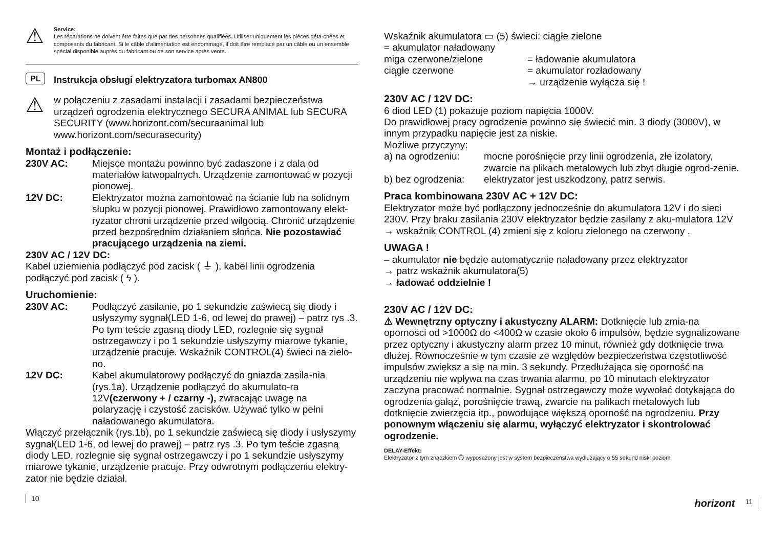⚠
Service:
Les réparations ne doivent être faites que par des personnes qualifiées. Utiliser uniquement les pièces déta-chées et composants du fabricant. Si le câble d’alimentation est endommagé, il doit être remplacé par un câble ou un ensemble spécial disponible auprès du fabricant ou de son service après vente.
PL
Instrukcja obsługi elektryzatora turbomax AN800
⚠
w połączeniu z zasadami instalacji i zasadami bezpieczeństwa urządzeń ogrodzenia elektrycznego SECURA ANIMAL lub SECURA SECURITY (www.horizont.com/securaanimal lub www.horizont.com/securasecurity)
Montaż i podłączenie:
230V AC: Miejsce montażu powinno być zadaszone i z dala od materiałów łatwopalnych. Urządzenie zamontować w pozycji pionowej.
12V DC: Elektryzator można zamontować na ścianie lub na solidnym słupku w pozycji pionowej. Prawidłowo zamontowany elekt-ryzator chroni urządzenie przed wilgocią. Chronić urządzenie przed bezpośrednim działaniem słońca. Nie pozostawiać pracującego urządzenia na ziemi.
230V AC / 12V DC:
Kabel uziemienia podłączyć pod zacisk ( ⏚ ), kabel linii ogrodzenia podłączyć pod zacisk ( ϟ ).
Uruchomienie:
230V AC: Podłączyć zasilanie, po 1 sekundzie zaświecą się diody i usłyszymy sygnał(LED 1-6, od lewej do prawej) – patrz rys .3. Po tym teście zgasną diody LED, rozlegnie się sygnał ostrzegawczy i po 1 sekundzie usłyszymy miarowe tykanie, urządzenie pracuje. Wskaźnik CONTROL(4) świeci na zielo-no.
12V DC: Kabel akumulatorowy podłączyć do gniazda zasila-nia (rys.1a). Urządzenie podłączyć do akumulato-ra 12V(czerwony + / czarny -), zwracając uwagę na polaryzację i czystość zacisków. Używać tylko w pełni naładowanego akumulatora.
Włączyć przełącznik (rys.1b), po 1 sekundzie zaświecą się diody i usłyszymy sygnał(LED 1-6, od lewej do prawej) – patrz rys .3. Po tym teście zgasną diody LED, rozlegnie się sygnał ostrzegawczy i po 1 sekundzie usłyszymy miarowe tykanie, urządzenie pracuje. Przy odwrotnym podłączeniu elektry-zator nie będzie działał.
10
Wskaźnik akumulatora ▭ (5) świeci: ciągłe zielone
= akumulator naładowany
miga czerwone/zielone = ładowanie akumulatora
ciągłe czerwone = akumulator rozładowany
→ urządzenie wyłącza się !
230V AC / 12V DC:
6 diod LED (1) pokazuje poziom napięcia 1000V.
Do prawidłowej pracy ogrodzenie powinno się świecić min. 3 diody (3000V), w innym przypadku napięcie jest za niskie.
Możliwe przyczyny:
a) na ogrodzeniu: mocne porośnięcie przy linii ogrodzenia, złe izolatory, zwarcie na plikach metalowych lub zbyt długie ogrod-zenie.
b) bez ogrodzenia:
elektryzator jest uszkodzony, patrz serwis.
Praca kombinowana 230V AC + 12V DC:
Elektryzator może być podłączony jednocześnie do akumulatora 12V i do sieci 230V. Przy braku zasilania 230V elektryzator będzie zasilany z aku-mulatora 12V → wskaźnik CONTROL (4) zmieni się z koloru zielonego na czerwony .
UWAGA !
– akumulator nie będzie automatycznie naładowany przez elektryzator
→ patrz wskaźnik akumulatora(5)
→ ładować oddzielnie !
230V AC / 12V DC:
⚠ Wewnętrzny optyczny i akustyczny ALARM: Dotknięcie lub zmia-na oporności od >1000Ω do <400Ω w czasie około 6 impulsów, będzie sygnalizowane przez optyczny i akustyczny alarm przez 10 minut, również gdy dotknięcie trwa dłużej. Równocześnie w tym czasie ze względów bezpieczeństwa częstotliwość impulsów zwiększ a się na min. 3 sekundy. Przedłużająca się oporność na urządzeniu nie wpływa na czas trwania alarmu, po 10 minutach elektryzator zaczyna pracować normalnie. Sygnał ostrzegawczy może wywołać dotykająca do ogrodzenia gałąź, porośnięcie trawą, zwarcie na palikach metalowych lub dotknięcie zwierzęcia itp., powodujące większą oporność na ogrodzeniu. Przy ponownym włączeniu się alarmu, wyłączyć elektryzator i skontrolować ogrodzenie.
DELAY-Effekt:
Elektryzator z tym znaczkiem ⏱ wyposażony jest w system bezpieczeństwa wydłużający o 55 sekund niski poziom
horizont 11